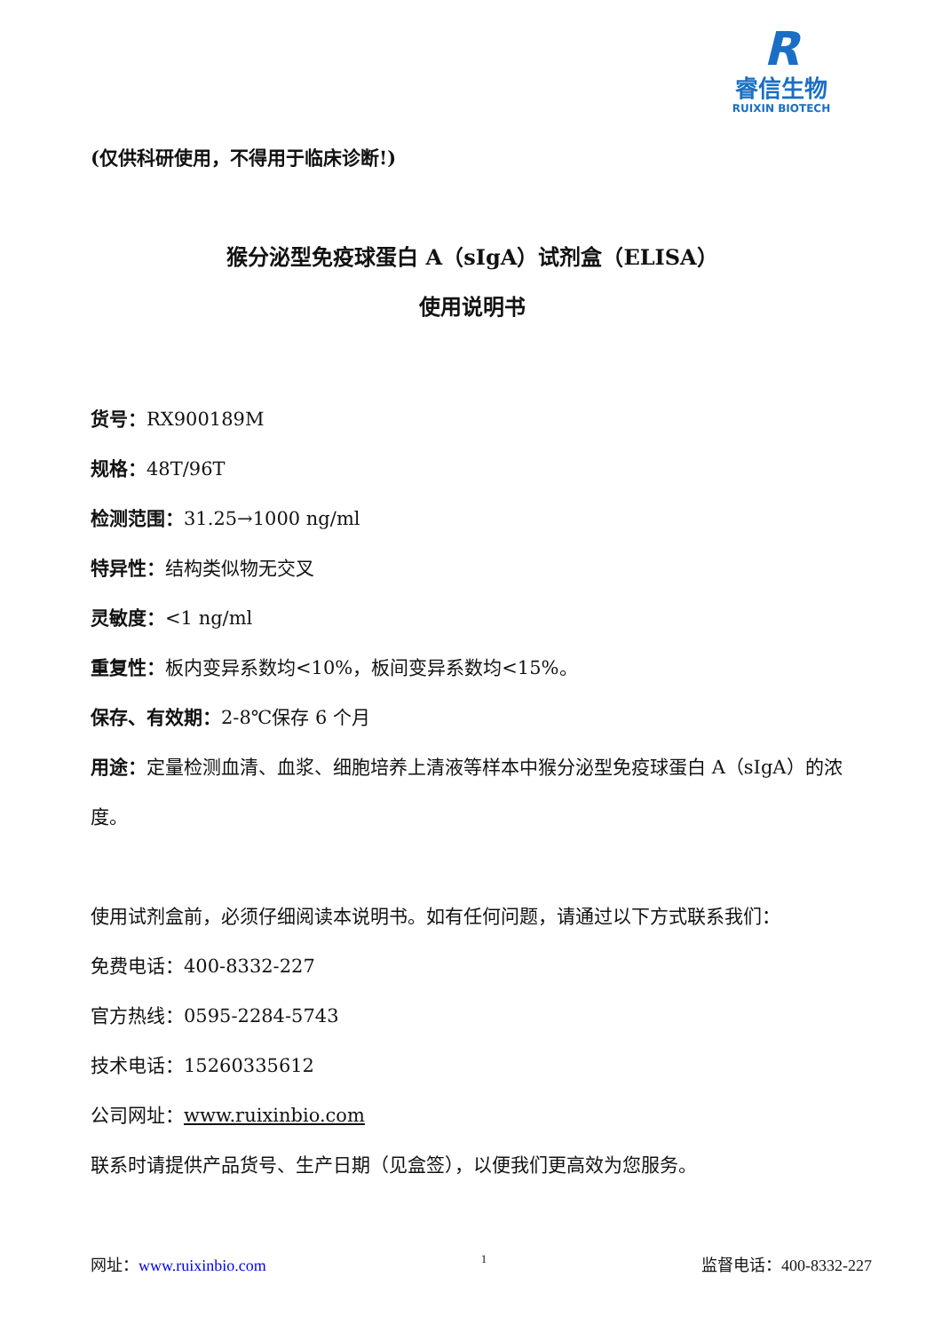R
睿信生物
RUIXIN BIOTECH
(仅供科研使用，不得用于临床诊断!)
猴分泌型免疫球蛋白 A（sIgA）试剂盒（ELISA）
使用说明书
货号：RX900189M
规格：48T/96T
检测范围：31.25→1000 ng/ml
特异性：结构类似物无交叉
灵敏度：<1 ng/ml
重复性：板内变异系数均<10%，板间变异系数均<15%。
保存、有效期：2-8℃保存 6 个月
用途：定量检测血清、血浆、细胞培养上清液等样本中猴分泌型免疫球蛋白 A（sIgA）的浓度。
使用试剂盒前，必须仔细阅读本说明书。如有任何问题，请通过以下方式联系我们：
免费电话：400-8332-227
官方热线：0595-2284-5743
技术电话：15260335612
公司网址：www.ruixinbio.com
联系时请提供产品货号、生产日期（见盒签），以便我们更高效为您服务。
网址：www.ruixinbio.com 1 监督电话：400-8332-227